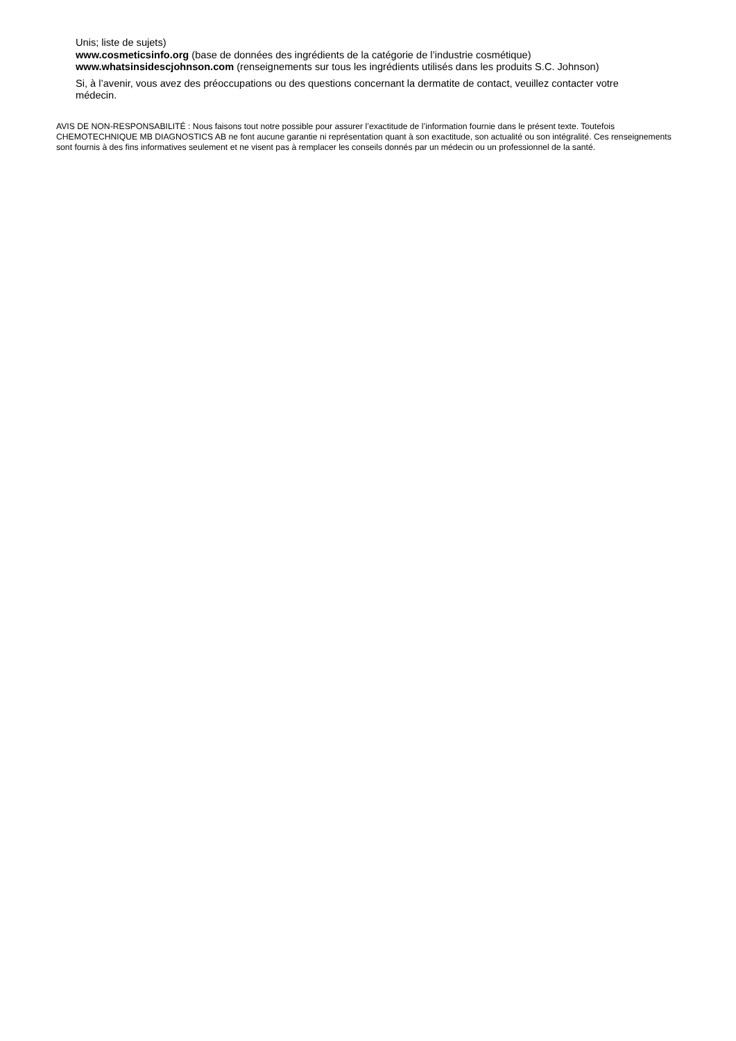Unis; liste de sujets)
www.cosmeticsinfo.org (base de données des ingrédients de la catégorie de l’industrie cosmétique)
www.whatsinsidescjohnson.com (renseignements sur tous les ingrédients utilisés dans les produits S.C. Johnson)
Si, à l’avenir, vous avez des préoccupations ou des questions concernant la dermatite de contact, veuillez contacter votre médecin.
AVIS DE NON-RESPONSABILITÉ : Nous faisons tout notre possible pour assurer l’exactitude de l’information fournie dans le présent texte. Toutefois CHEMOTECHNIQUE MB DIAGNOSTICS AB ne font aucune garantie ni représentation quant à son exactitude, son actualité ou son intégralité. Ces renseignements sont fournis à des fins informatives seulement et ne visent pas à remplacer les conseils donnés par un médecin ou un professionnel de la santé.